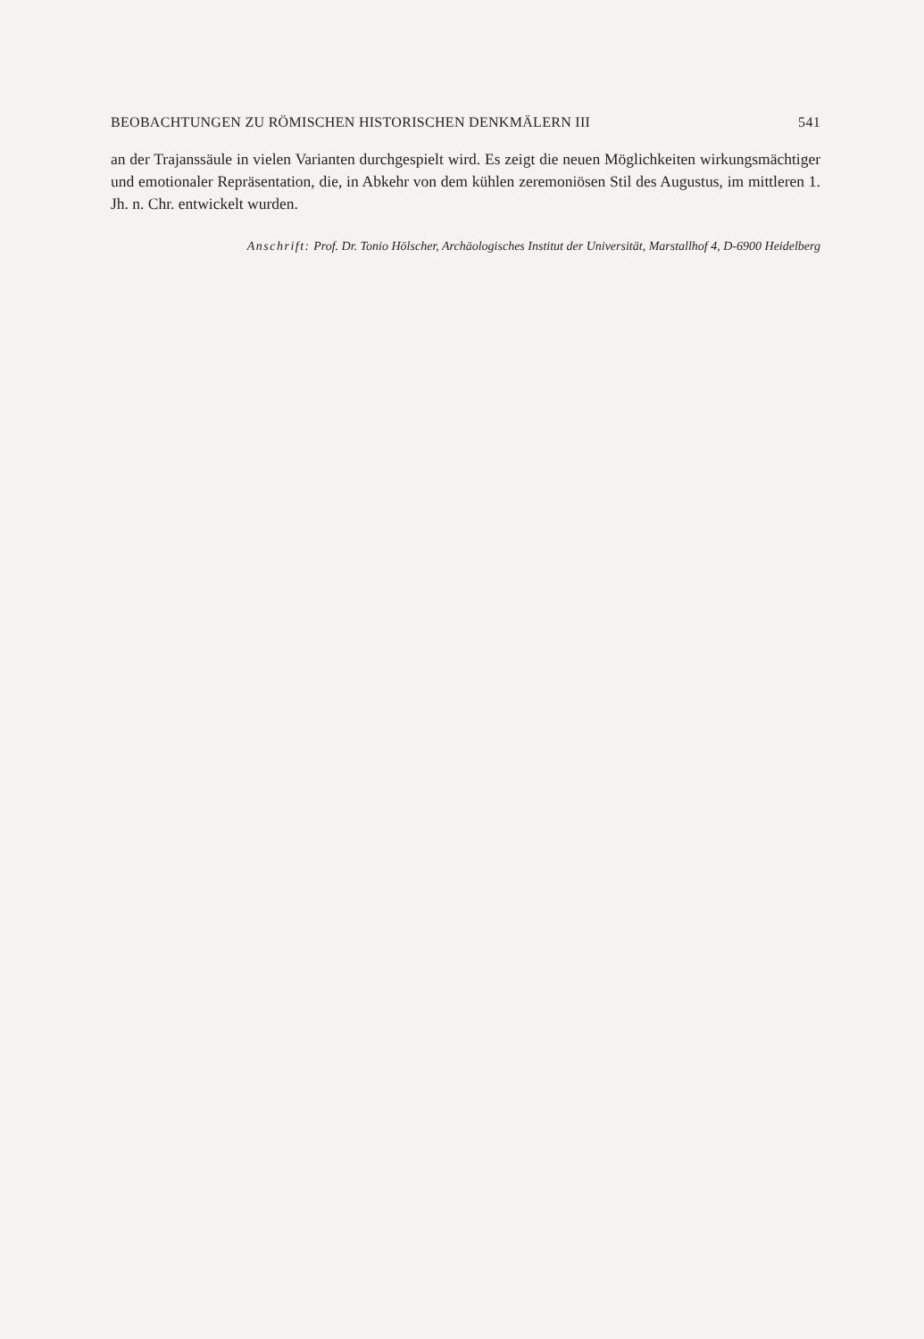BEOBACHTUNGEN ZU RÖMISCHEN HISTORISCHEN DENKMÄLERN III 541
an der Trajanssäule in vielen Varianten durchgespielt wird. Es zeigt die neuen Möglichkeiten wirkungsmächtiger und emotionaler Repräsentation, die, in Abkehr von dem kühlen zeremoniösen Stil des Augustus, im mittleren 1. Jh. n. Chr. entwickelt wurden.
Anschrift: Prof. Dr. Tonio Hölscher, Archäologisches Institut der Universität, Marstallhof 4, D-6900 Heidelberg